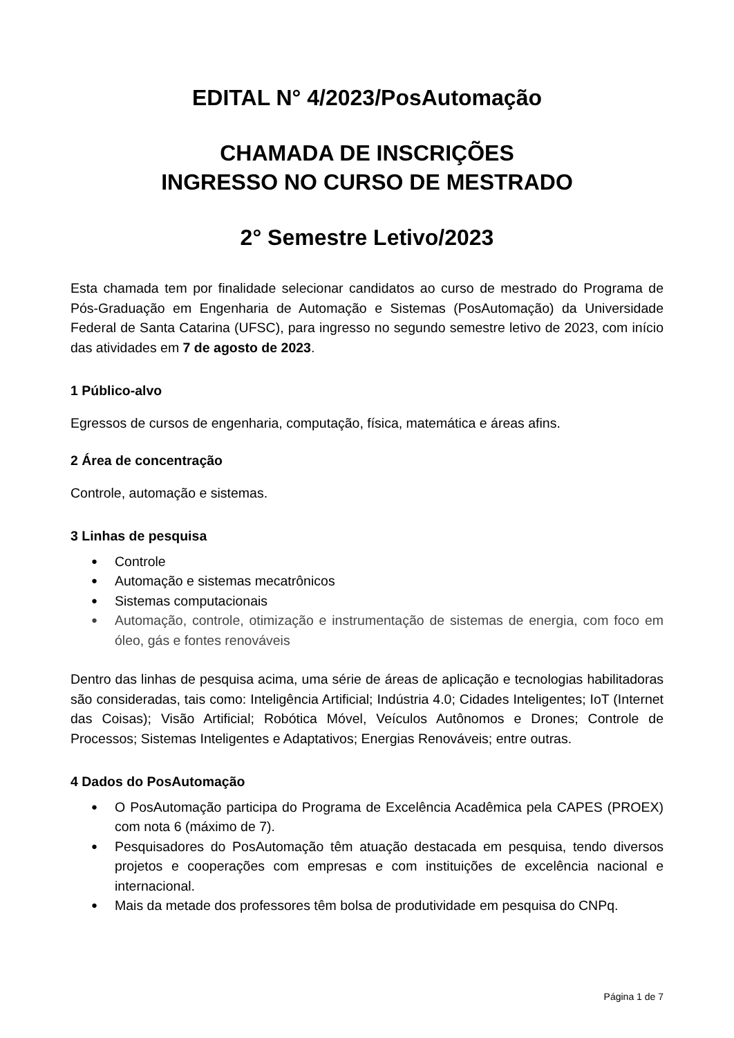EDITAL N° 4/2023/PosAutomação
CHAMADA DE INSCRIÇÕES
INGRESSO NO CURSO DE MESTRADO
2° Semestre Letivo/2023
Esta chamada tem por finalidade selecionar candidatos ao curso de mestrado do Programa de Pós-Graduação em Engenharia de Automação e Sistemas (PosAutomação) da Universidade Federal de Santa Catarina (UFSC), para ingresso no segundo semestre letivo de 2023, com início das atividades em 7 de agosto de 2023.
1 Público-alvo
Egressos de cursos de engenharia, computação, física, matemática e áreas afins.
2 Área de concentração
Controle, automação e sistemas.
3 Linhas de pesquisa
● Controle
● Automação e sistemas mecatrônicos
● Sistemas computacionais
● Automação, controle, otimização e instrumentação de sistemas de energia, com foco em óleo, gás e fontes renováveis
Dentro das linhas de pesquisa acima, uma série de áreas de aplicação e tecnologias habilitadoras são consideradas, tais como: Inteligência Artificial; Indústria 4.0; Cidades Inteligentes; IoT (Internet das Coisas); Visão Artificial; Robótica Móvel, Veículos Autônomos e Drones; Controle de Processos; Sistemas Inteligentes e Adaptativos; Energias Renováveis; entre outras.
4 Dados do PosAutomação
● O PosAutomação participa do Programa de Excelência Acadêmica pela CAPES (PROEX) com nota 6 (máximo de 7).
● Pesquisadores do PosAutomação têm atuação destacada em pesquisa, tendo diversos projetos e cooperações com empresas e com instituições de excelência nacional e internacional.
● Mais da metade dos professores têm bolsa de produtividade em pesquisa do CNPq.
Página 1 de 7